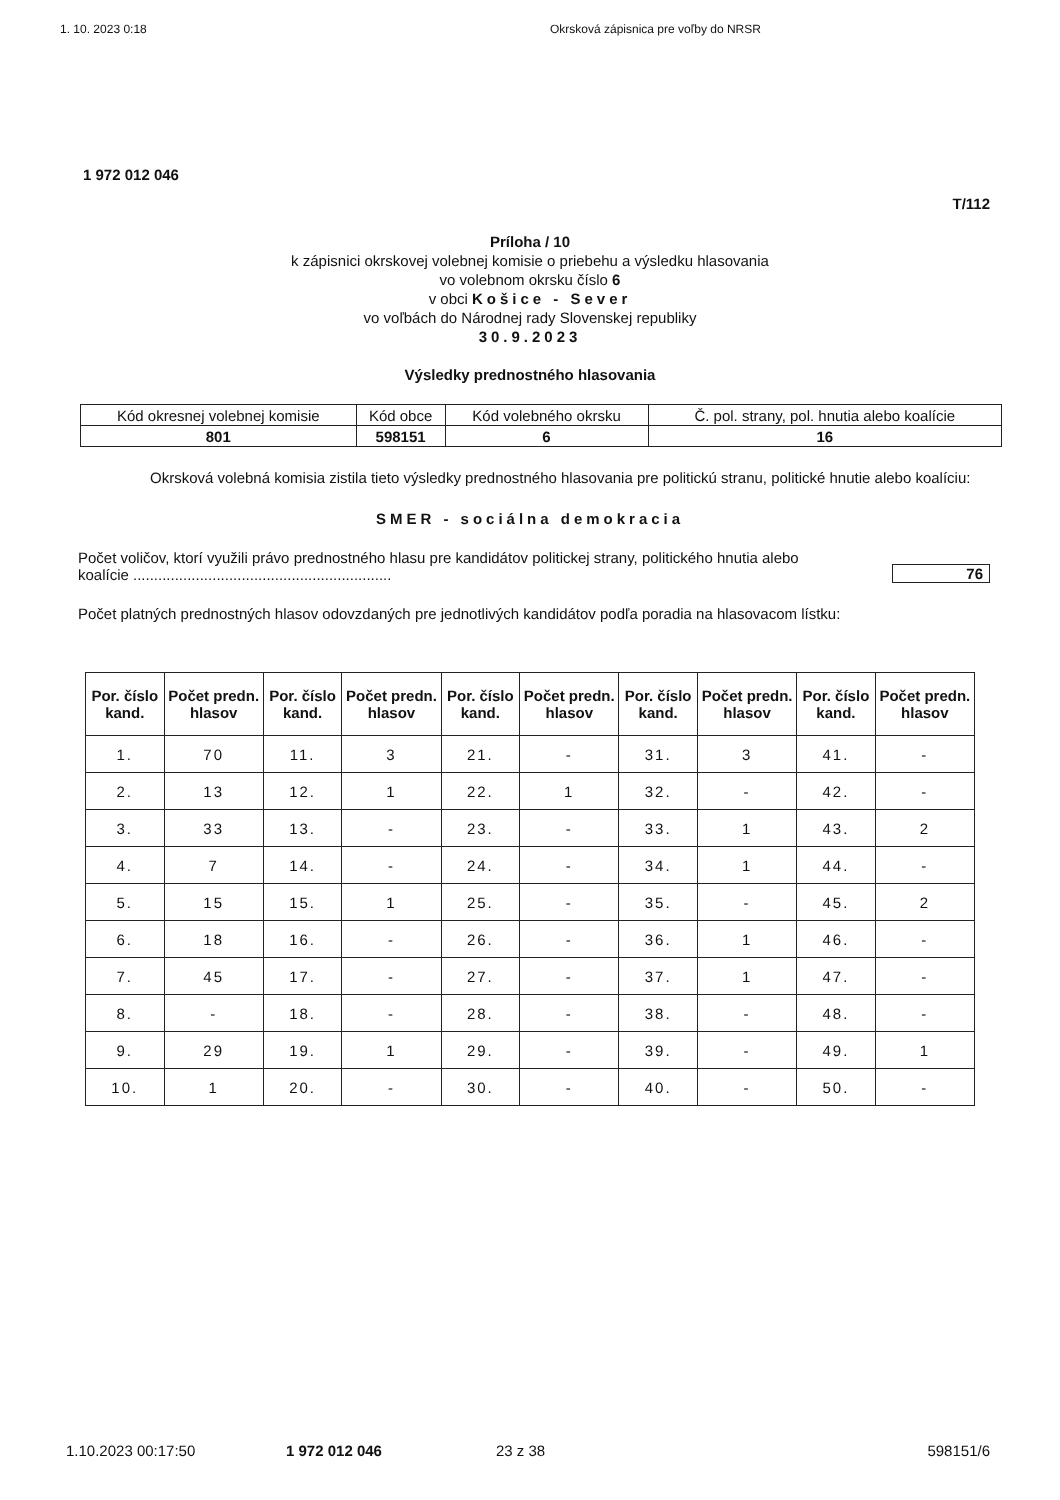1. 10. 2023 0:18 Okrsková zápisnica pre voľby do NRSR
1 972 012 046
T/112
Príloha / 10
k zápisnici okrskovej volebnej komisie o priebehu a výsledku hlasovania
vo volebnom okrsku číslo 6
v obci Košice - Sever
vo voľbách do Národnej rady Slovenskej republiky
30.9.2023
Výsledky prednostného hlasovania
| Kód okresnej volebnej komisie | Kód obce | Kód volebného okrsku | Č. pol. strany, pol. hnutia alebo koalície |
| 801 | 598151 | 6 | 16 |
Okrsková volebná komisia zistila tieto výsledky prednostného hlasovania pre politickú stranu, politické hnutie alebo koalíciu:
SMER - sociálna demokracia
Počet voličov, ktorí využili právo prednostného hlasu pre kandidátov politickej strany, politického hnutia alebo koalície ..............................................................
76
Počet platných prednostných hlasov odovzdaných pre jednotlivých kandidátov podľa poradia na hlasovacom lístku:
| Por. číslo kand. | Počet predn. hlasov | Por. číslo kand. | Počet predn. hlasov | Por. číslo kand. | Počet predn. hlasov | Por. číslo kand. | Počet predn. hlasov | Por. číslo kand. | Počet predn. hlasov |
| --- | --- | --- | --- | --- | --- | --- | --- | --- | --- |
| 1. | 70 | 11. | 3 | 21. | - | 31. | 3 | 41. | - |
| 2. | 13 | 12. | 1 | 22. | 1 | 32. | - | 42. | - |
| 3. | 33 | 13. | - | 23. | - | 33. | 1 | 43. | 2 |
| 4. | 7 | 14. | - | 24. | - | 34. | 1 | 44. | - |
| 5. | 15 | 15. | 1 | 25. | - | 35. | - | 45. | 2 |
| 6. | 18 | 16. | - | 26. | - | 36. | 1 | 46. | - |
| 7. | 45 | 17. | - | 27. | - | 37. | 1 | 47. | - |
| 8. | - | 18. | - | 28. | - | 38. | - | 48. | - |
| 9. | 29 | 19. | 1 | 29. | - | 39. | - | 49. | 1 |
| 10. | 1 | 20. | - | 30. | - | 40. | - | 50. | - |
1.10.2023 00:17:50 1 972 012 046 23 z 38 598151/6